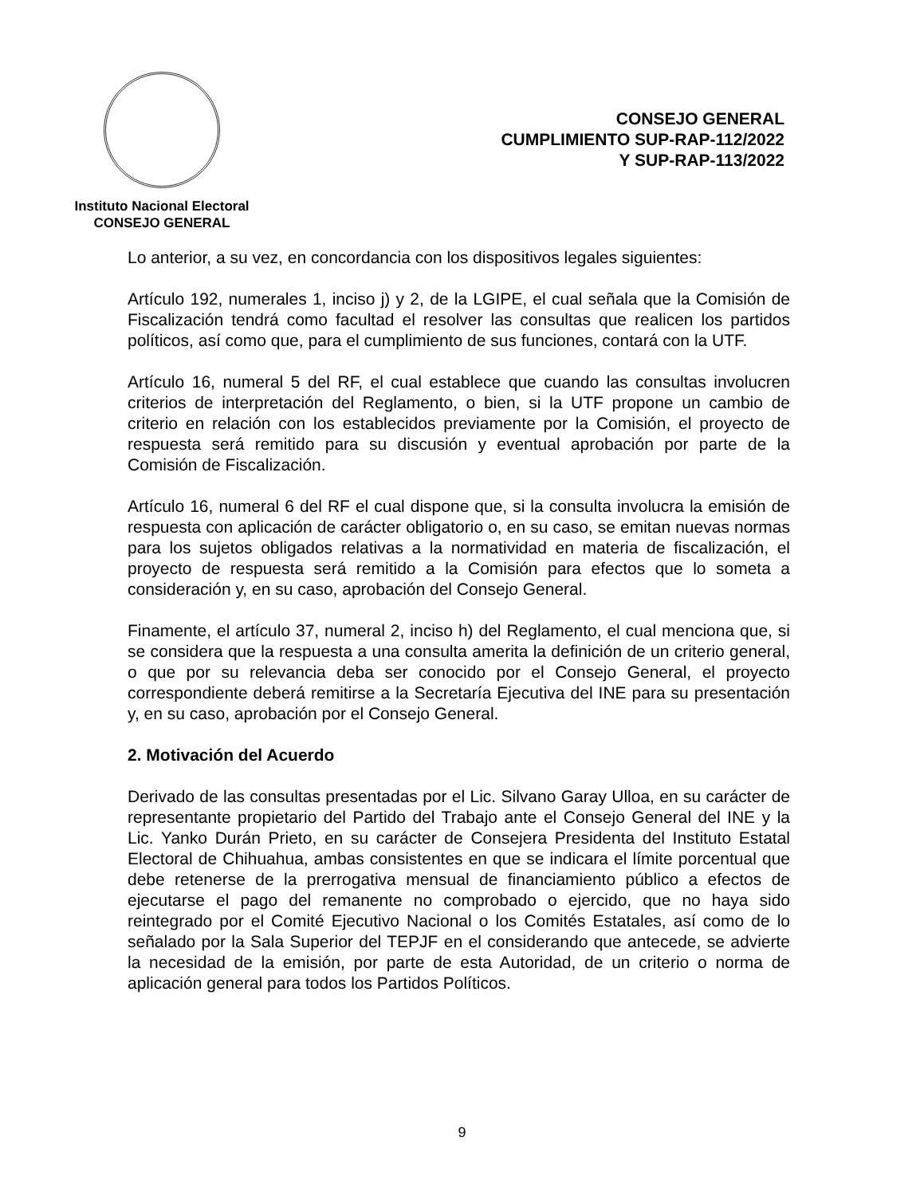Instituto Nacional Electoral
CONSEJO GENERAL
CONSEJO GENERAL
CUMPLIMIENTO SUP-RAP-112/2022
Y SUP-RAP-113/2022
Lo anterior, a su vez, en concordancia con los dispositivos legales siguientes:
Artículo 192, numerales 1, inciso j) y 2, de la LGIPE, el cual señala que la Comisión de Fiscalización tendrá como facultad el resolver las consultas que realicen los partidos políticos, así como que, para el cumplimiento de sus funciones, contará con la UTF.
Artículo 16, numeral 5 del RF, el cual establece que cuando las consultas involucren criterios de interpretación del Reglamento, o bien, si la UTF propone un cambio de criterio en relación con los establecidos previamente por la Comisión, el proyecto de respuesta será remitido para su discusión y eventual aprobación por parte de la Comisión de Fiscalización.
Artículo 16, numeral 6 del RF el cual dispone que, si la consulta involucra la emisión de respuesta con aplicación de carácter obligatorio o, en su caso, se emitan nuevas normas para los sujetos obligados relativas a la normatividad en materia de fiscalización, el proyecto de respuesta será remitido a la Comisión para efectos que lo someta a consideración y, en su caso, aprobación del Consejo General.
Finamente, el artículo 37, numeral 2, inciso h) del Reglamento, el cual menciona que, si se considera que la respuesta a una consulta amerita la definición de un criterio general, o que por su relevancia deba ser conocido por el Consejo General, el proyecto correspondiente deberá remitirse a la Secretaría Ejecutiva del INE para su presentación y, en su caso, aprobación por el Consejo General.
2. Motivación del Acuerdo
Derivado de las consultas presentadas por el Lic. Silvano Garay Ulloa, en su carácter de representante propietario del Partido del Trabajo ante el Consejo General del INE y la Lic. Yanko Durán Prieto, en su carácter de Consejera Presidenta del Instituto Estatal Electoral de Chihuahua, ambas consistentes en que se indicara el límite porcentual que debe retenerse de la prerrogativa mensual de financiamiento público a efectos de ejecutarse el pago del remanente no comprobado o ejercido, que no haya sido reintegrado por el Comité Ejecutivo Nacional o los Comités Estatales, así como de lo señalado por la Sala Superior del TEPJF en el considerando que antecede, se advierte la necesidad de la emisión, por parte de esta Autoridad, de un criterio o norma de aplicación general para todos los Partidos Políticos.
9